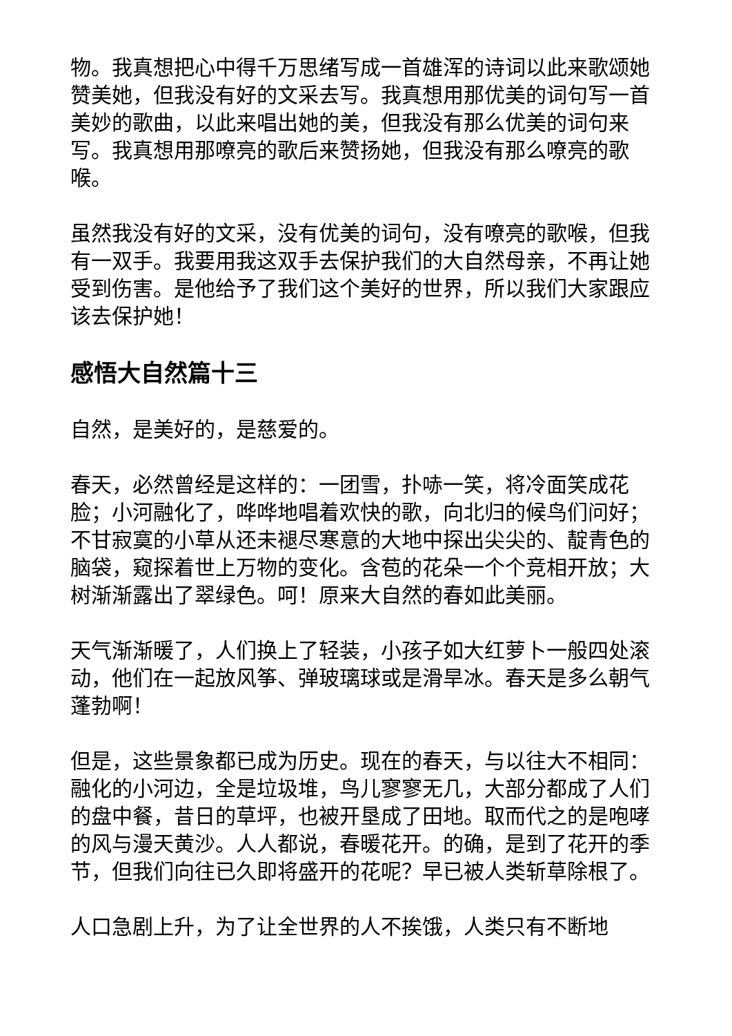物。我真想把心中得千万思绪写成一首雄浑的诗词以此来歌颂她赞美她，但我没有好的文采去写。我真想用那优美的词句写一首美妙的歌曲，以此来唱出她的美，但我没有那么优美的词句来写。我真想用那嘹亮的歌后来赞扬她，但我没有那么嘹亮的歌喉。
虽然我没有好的文采，没有优美的词句，没有嘹亮的歌喉，但我有一双手。我要用我这双手去保护我们的大自然母亲，不再让她受到伤害。是他给予了我们这个美好的世界，所以我们大家跟应该去保护她！
感悟大自然篇十三
自然，是美好的，是慈爱的。
春天，必然曾经是这样的：一团雪，扑哧一笑，将冷面笑成花脸；小河融化了，哗哗地唱着欢快的歌，向北归的候鸟们问好；不甘寂寞的小草从还未褪尽寒意的大地中探出尖尖的、靛青色的脑袋，窥探着世上万物的变化。含苞的花朵一个个竞相开放；大树渐渐露出了翠绿色。呵！原来大自然的春如此美丽。
天气渐渐暖了，人们换上了轻装，小孩子如大红萝卜一般四处滚动，他们在一起放风筝、弹玻璃球或是滑旱冰。春天是多么朝气蓬勃啊！
但是，这些景象都已成为历史。现在的春天，与以往大不相同：融化的小河边，全是垃圾堆，鸟儿寥寥无几，大部分都成了人们的盘中餐，昔日的草坪，也被开垦成了田地。取而代之的是咆哮的风与漫天黄沙。人人都说，春暖花开。的确，是到了花开的季节，但我们向往已久即将盛开的花呢？早已被人类斩草除根了。
人口急剧上升，为了让全世界的人不挨饿，人类只有不断地